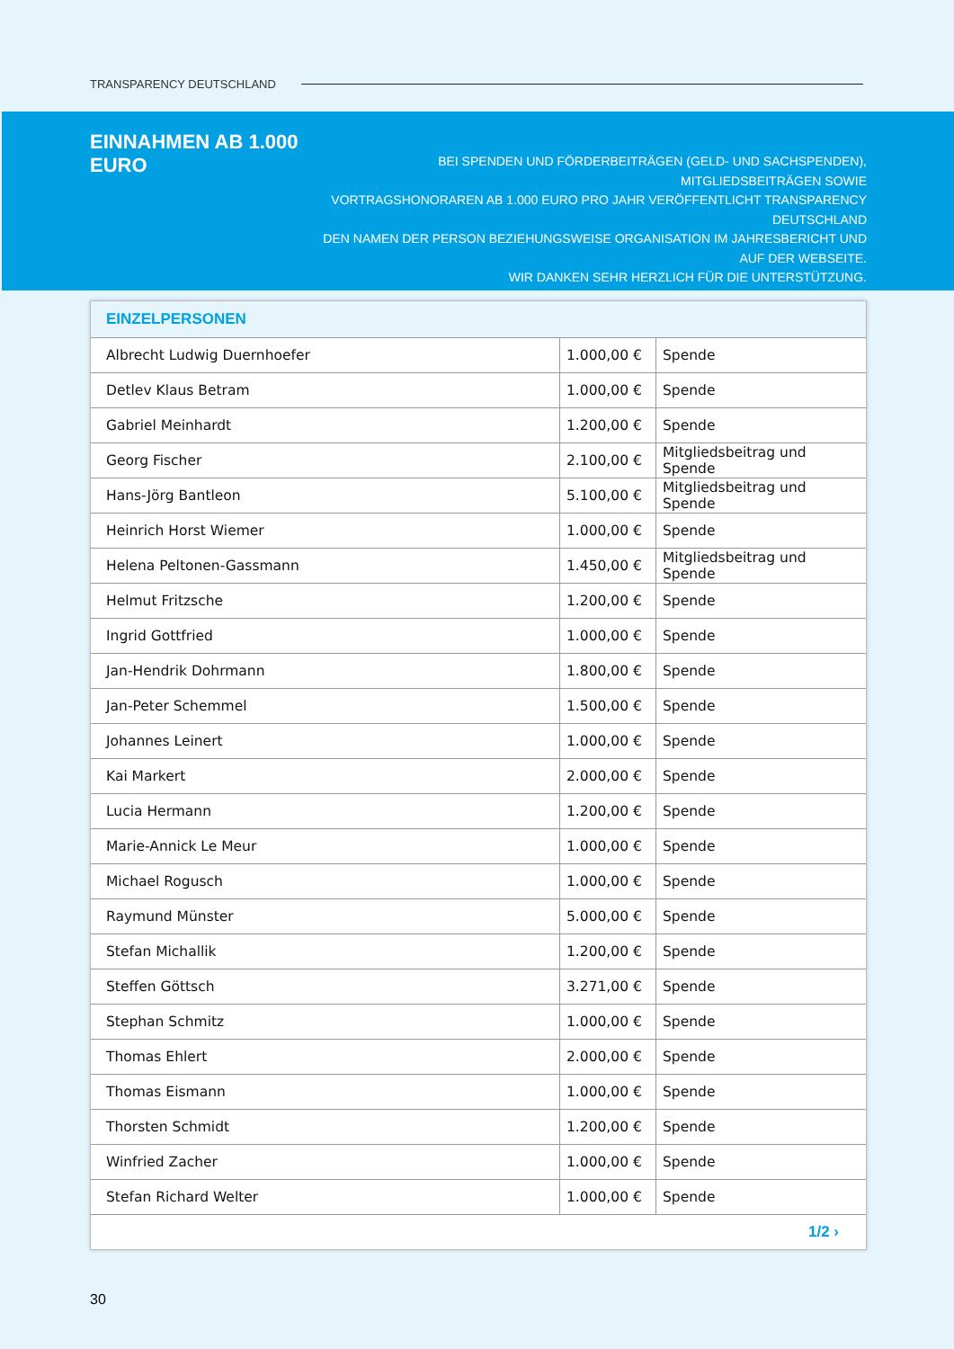TRANSPARENCY DEUTSCHLAND
EINNAHMEN AB 1.000 EURO
BEI SPENDEN UND FÖRDERBEITRÄGEN (GELD- UND SACHSPENDEN), MITGLIEDSBEITRÄGEN SOWIE
VORTRAGSHONORAREN AB 1.000 EURO PRO JAHR VERÖFFENTLICHT TRANSPARENCY DEUTSCHLAND
DEN NAMEN DER PERSON BEZIEHUNGSWEISE ORGANISATION IM JAHRESBERICHT UND AUF DER WEBSEITE.
WIR DANKEN SEHR HERZLICH FÜR DIE UNTERSTÜTZUNG.
| EINZELPERSONEN | | |
| --- | --- | --- |
| Albrecht Ludwig Duernhoefer | 1.000,00 € | Spende |
| Detlev Klaus Betram | 1.000,00 € | Spende |
| Gabriel Meinhardt | 1.200,00 € | Spende |
| Georg Fischer | 2.100,00 € | Mitgliedsbeitrag und Spende |
| Hans-Jörg Bantleon | 5.100,00 € | Mitgliedsbeitrag und Spende |
| Heinrich Horst Wiemer | 1.000,00 € | Spende |
| Helena Peltonen-Gassmann | 1.450,00 € | Mitgliedsbeitrag und Spende |
| Helmut Fritzsche | 1.200,00 € | Spende |
| Ingrid Gottfried | 1.000,00 € | Spende |
| Jan-Hendrik Dohrmann | 1.800,00 € | Spende |
| Jan-Peter Schemmel | 1.500,00 € | Spende |
| Johannes Leinert | 1.000,00 € | Spende |
| Kai Markert | 2.000,00 € | Spende |
| Lucia Hermann | 1.200,00 € | Spende |
| Marie-Annick Le Meur | 1.000,00 € | Spende |
| Michael Rogusch | 1.000,00 € | Spende |
| Raymund Münster | 5.000,00 € | Spende |
| Stefan Michallik | 1.200,00 € | Spende |
| Steffen Göttsch | 3.271,00 € | Spende |
| Stephan Schmitz | 1.000,00 € | Spende |
| Thomas Ehlert | 2.000,00 € | Spende |
| Thomas Eismann | 1.000,00 € | Spende |
| Thorsten Schmidt | 1.200,00 € | Spende |
| Winfried Zacher | 1.000,00 € | Spende |
| Stefan Richard Welter | 1.000,00 € | Spende |
| 1/2 › | | |
30